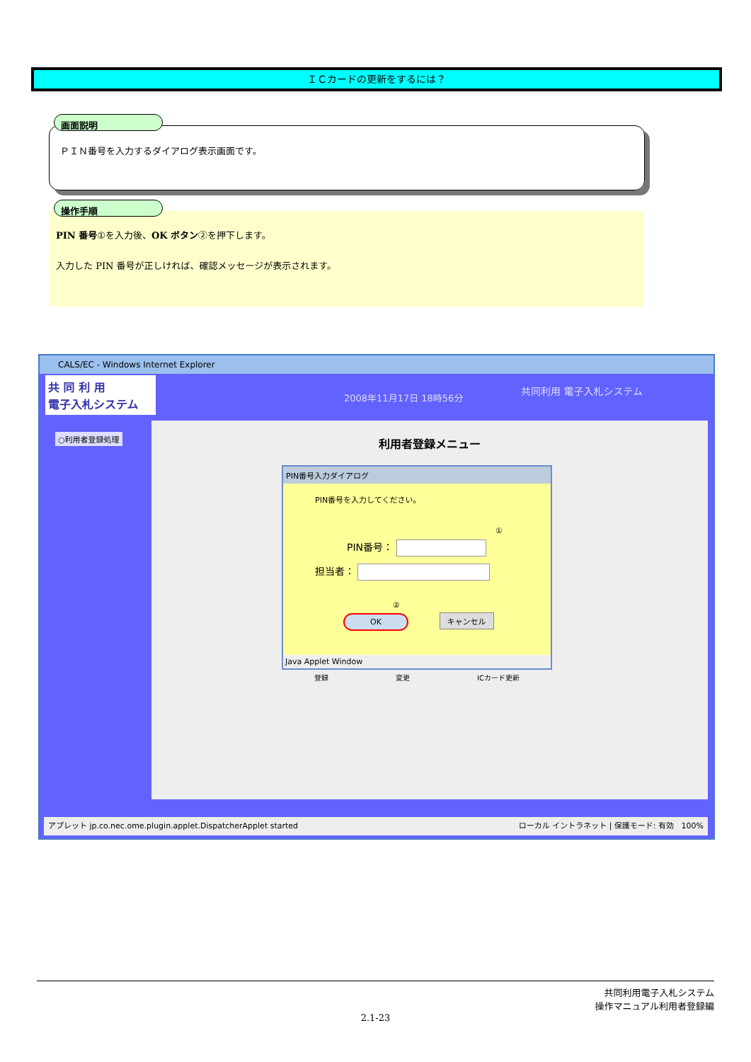ＩＣカードの更新をするには？
ＰＩＮ番号を入力するダイアログ表示画面です。
画面説明
PIN 番号①を入力後、OK ボタン②を押下します。
入力した PIN 番号が正しければ、確認メッセージが表示されます。
操作手順
CALS/EC - Windows Internet Explorer
共 同 利 用
電子入札システム
2008年11月17日 18時56分
共同利用 電子入札システム
○利用者登録処理
利用者登録メニュー
登録 変更 ICカード更新
PIN番号入力ダイアログ
PIN番号を入力してください。
①
PIN番号：
担当者：
②
OK キャンセル
Java Applet Window
アプレット jp.co.nec.ome.plugin.applet.DispatcherApplet started ローカル イントラネット | 保護モード: 有効 100%
共同利用電子入札システム
操作マニュアル利用者登録編
2.1-23